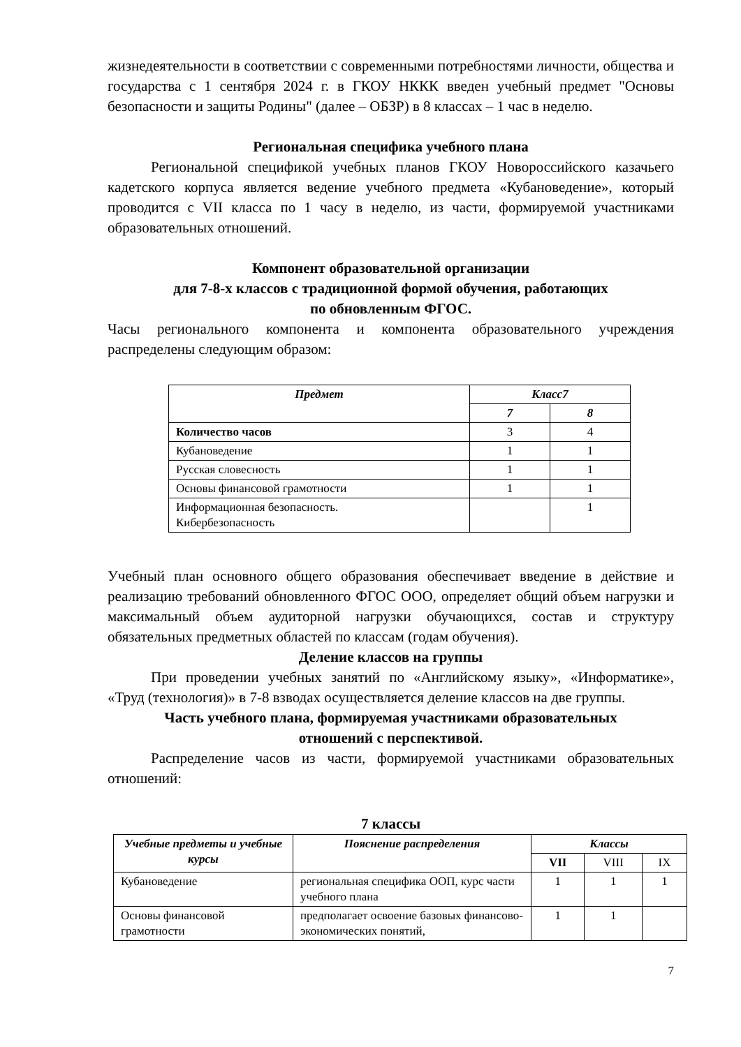жизнедеятельности в соответствии с современными потребностями личности, общества и государства с 1 сентября 2024 г. в ГКОУ НККК введен учебный предмет "Основы безопасности и защиты Родины" (далее – ОБЗР) в 8 классах – 1 час в неделю.
Региональная специфика учебного плана
Региональной спецификой учебных планов ГКОУ Новороссийского казачьего кадетского корпуса является ведение учебного предмета «Кубановедение», который проводится с VII класса по 1 часу в неделю, из части, формируемой участниками образовательных отношений.
Компонент образовательной организации
для 7-8-х классов с традиционной формой обучения, работающих
по обновленным ФГОС.
Часы регионального компонента и компонента образовательного учреждения распределены следующим образом:
| Предмет | Класс7 | |
| --- | --- | --- |
| | 7 | 8 |
| Количество часов | 3 | 4 |
| Кубановедение | 1 | 1 |
| Русская словесность | 1 | 1 |
| Основы финансовой грамотности | 1 | 1 |
| Информационная безопасность. Кибербезопасность | | 1 |
Учебный план основного общего образования обеспечивает введение в действие и реализацию требований обновленного ФГОС ООО, определяет общий объем нагрузки и максимальный объем аудиторной нагрузки обучающихся, состав и структуру обязательных предметных областей по классам (годам обучения).
Деление классов на группы
При проведении учебных занятий по «Английскому языку», «Информатике», «Труд (технология)» в 7-8 взводах осуществляется деление классов на две группы.
Часть учебного плана, формируемая участниками образовательных
отношений с перспективой.
Распределение часов из части, формируемой участниками образовательных отношений:
7 классы
| Учебные предметы и учебные курсы | Пояснение распределения | Классы | | |
| --- | --- | --- | --- | --- |
| | | VII | VIII | IX |
| Кубановедение | региональная специфика ООП, курс части учебного плана | 1 | 1 | 1 |
| Основы финансовой грамотности | предполагает освоение базовых финансово-экономических понятий, | 1 | 1 | |
7